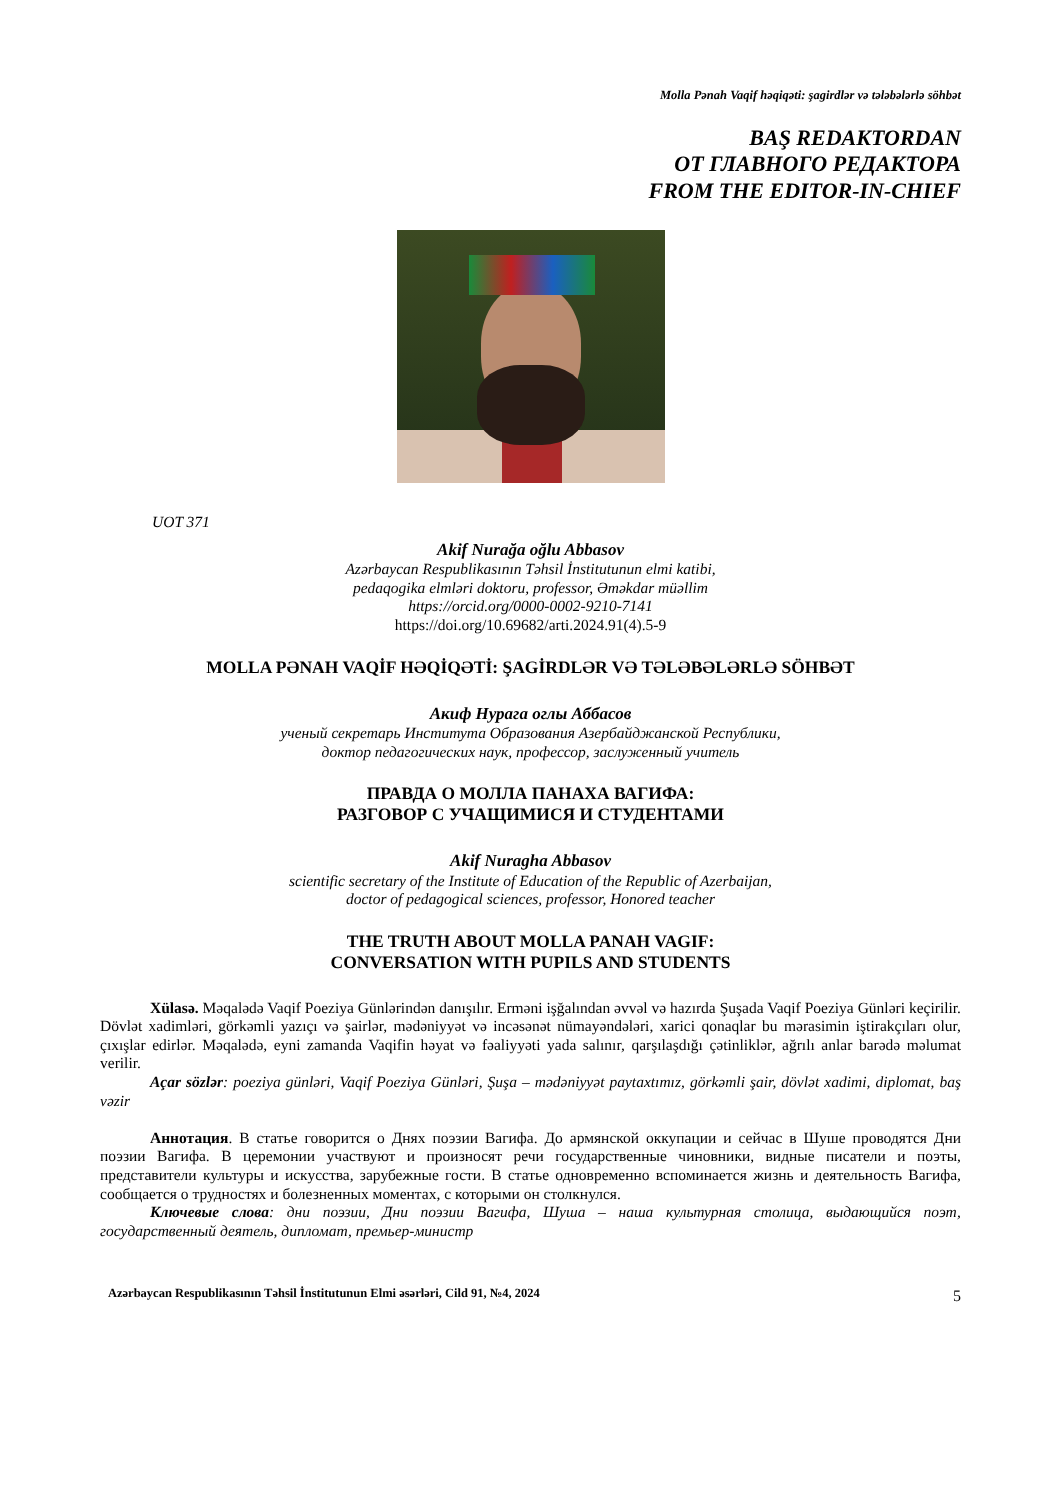Molla Pənah Vaqif həqiqəti: şagirdlər və tələbələrlə söhbət
BAŞ REDAKTORDAN
ОТ ГЛАВНОГО РЕДАКТОРА
FROM THE EDITOR-IN-CHIEF
UOT 371
Akif Nurağa oğlu Abbasov
Azərbaycan Respublikasının Təhsil İnstitutunun elmi katibi,
pedaqogika elmləri doktoru, professor, Əməkdar müəllim
https://orcid.org/0000-0002-9210-7141
https://doi.org/10.69682/arti.2024.91(4).5-9
MOLLA PƏNAH VAQİF HƏQİQƏTİ: ŞAGİRDLƏR VƏ TƏLƏBƏLƏRLƏ SÖHBƏT
Акиф Нурага оглы Аббасов
ученый секретарь Института Образования Азербайджанской Республики,
доктор педагогических наук, профессор, заслуженный учитель
ПРАВДА О МОЛЛА ПАНАХА ВАГИФА:
РАЗГОВОР С УЧАЩИМИСЯ И СТУДЕНТАМИ
Akif Nuragha Abbasov
scientific secretary of the Institute of Education of the Republic of Azerbaijan,
doctor of pedagogical sciences, professor, Honored teacher
THE TRUTH ABOUT MOLLA PANAH VAGIF:
CONVERSATION WITH PUPILS AND STUDENTS
Xülasə. Məqalədə Vaqif Poeziya Günlərindən danışılır. Erməni işğalından əvvəl və hazırda Şuşada Vaqif Poeziya Günləri keçirilir. Dövlət xadimləri, görkəmli yazıçı və şairlər, mədəniyyət və incəsənət nümayəndələri, xarici qonaqlar bu mərasimin iştirakçıları olur, çıxışlar edirlər. Məqalədə, eyni zamanda Vaqifin həyat və fəaliyyəti yada salınır, qarşılaşdığı çətinliklər, ağrılı anlar barədə məlumat verilir.
Açar sözlər: poeziya günləri, Vaqif Poeziya Günləri, Şuşa – mədəniyyət paytaxtımız, görkəmli şair, dövlət xadimi, diplomat, baş vəzir
Аннотация. В статье говорится о Днях поэзии Вагифа. До армянской оккупации и сейчас в Шуше проводятся Дни поэзии Вагифа. В церемонии участвуют и произносят речи государственные чиновники, видные писатели и поэты, представители культуры и искусства, зарубежные гости. В статье одновременно вспоминается жизнь и деятельность Вагифа, сообщается о трудностях и болезненных моментах, с которыми он столкнулся.
Ключевые слова: дни поэзии, Дни поэзии Вагифа, Шуша – наша культурная столица, выдающийся поэт, государственный деятель, дипломат, премьер-министр
Azərbaycan Respublikasının Təhsil İnstitutunun Elmi əsərləri, Cild 91, №4, 2024 5